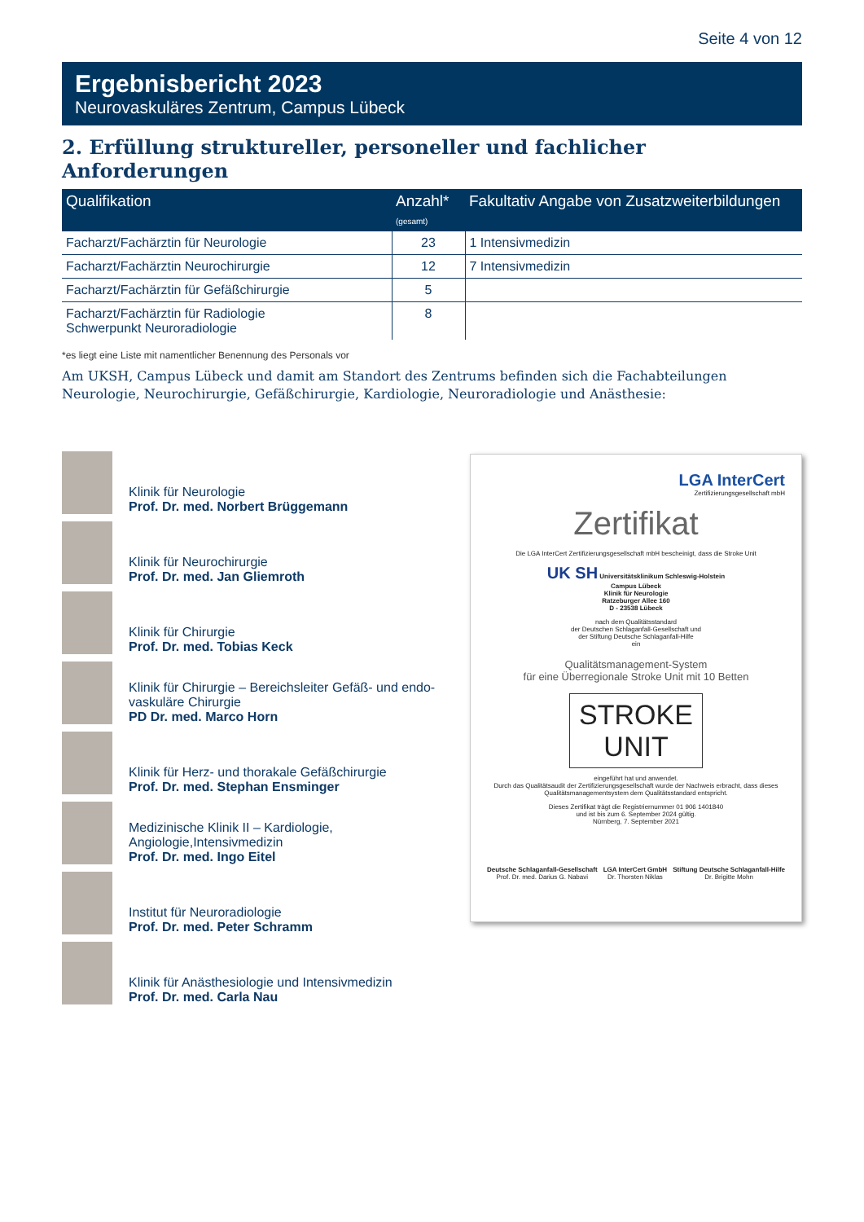Seite 4 von 12
Ergebnisbericht 2023
Neurovaskuläres Zentrum, Campus Lübeck
2. Erfüllung struktureller, personeller und fachlicher Anforderungen
| Qualifikation | Anzahl* (gesamt) | Fakultativ Angabe von Zusatzweiterbildungen |
| --- | --- | --- |
| Facharzt/Fachärztin für Neurologie | 23 | 1 Intensivmedizin |
| Facharzt/Fachärztin Neurochirurgie | 12 | 7 Intensivmedizin |
| Facharzt/Fachärztin für Gefäßchirurgie | 5 | |
| Facharzt/Fachärztin für Radiologie Schwerpunkt Neuroradiologie | 8 | |
*es liegt eine Liste mit namentlicher Benennung des Personals vor
Am UKSH, Campus Lübeck und damit am Standort des Zentrums befinden sich die Fachabteilungen Neurologie, Neurochirurgie, Gefäßchirurgie, Kardiologie, Neuroradiologie und Anästhesie:
Klinik für Neurologie
Prof. Dr. med. Norbert Brüggemann
Klinik für Neurochirurgie
Prof. Dr. med. Jan Gliemroth
Klinik für Chirurgie
Prof. Dr. med. Tobias Keck
Klinik für Chirurgie – Bereichsleiter Gefäß- und endo-vaskuläre Chirurgie
PD Dr. med. Marco Horn
Klinik für Herz- und thorakale Gefäßchirurgie
Prof. Dr. med. Stephan Ensminger
Medizinische Klinik II – Kardiologie, Angiologie,Intensivmedizin
Prof. Dr. med. Ingo Eitel
Institut für Neuroradiologie
Prof. Dr. med. Peter Schramm
Klinik für Anästhesiologie und Intensivmedizin
Prof. Dr. med. Carla Nau
LGA InterCert
Zertifizierungsgesellschaft mbH
Zertifikat
Die LGA InterCert Zertifizierungsgesellschaft mbH bescheinigt, dass die Stroke Unit
UK SH Universitätsklinikum Schleswig-Holstein
Campus Lübeck
Klinik für Neurologie
Ratzeburger Allee 160
D - 23538 Lübeck
nach dem Qualitätsstandard
der Deutschen Schlaganfall-Gesellschaft und
der Stiftung Deutsche Schlaganfall-Hilfe
ein
Qualitätsmanagement-System
für eine Überregionale Stroke Unit mit 10 Betten
STROKE UNIT
eingeführt hat und anwendet.
Durch das Qualitätsaudit der Zertifizierungsgesellschaft wurde der Nachweis erbracht, dass dieses Qualitätsmanagementsystem dem Qualitätsstandard entspricht.
Dieses Zertifikat trägt die Registriernummer 01 906 1401840
und ist bis zum 6. September 2024 gültig.
Nürnberg, 7. September 2021
Deutsche Schlaganfall-Gesellschaft
Prof. Dr. med. Darius G. Nabavi
LGA InterCert GmbH
Dr. Thorsten Niklas
Stiftung Deutsche Schlaganfall-Hilfe
Dr. Brigitte Mohn